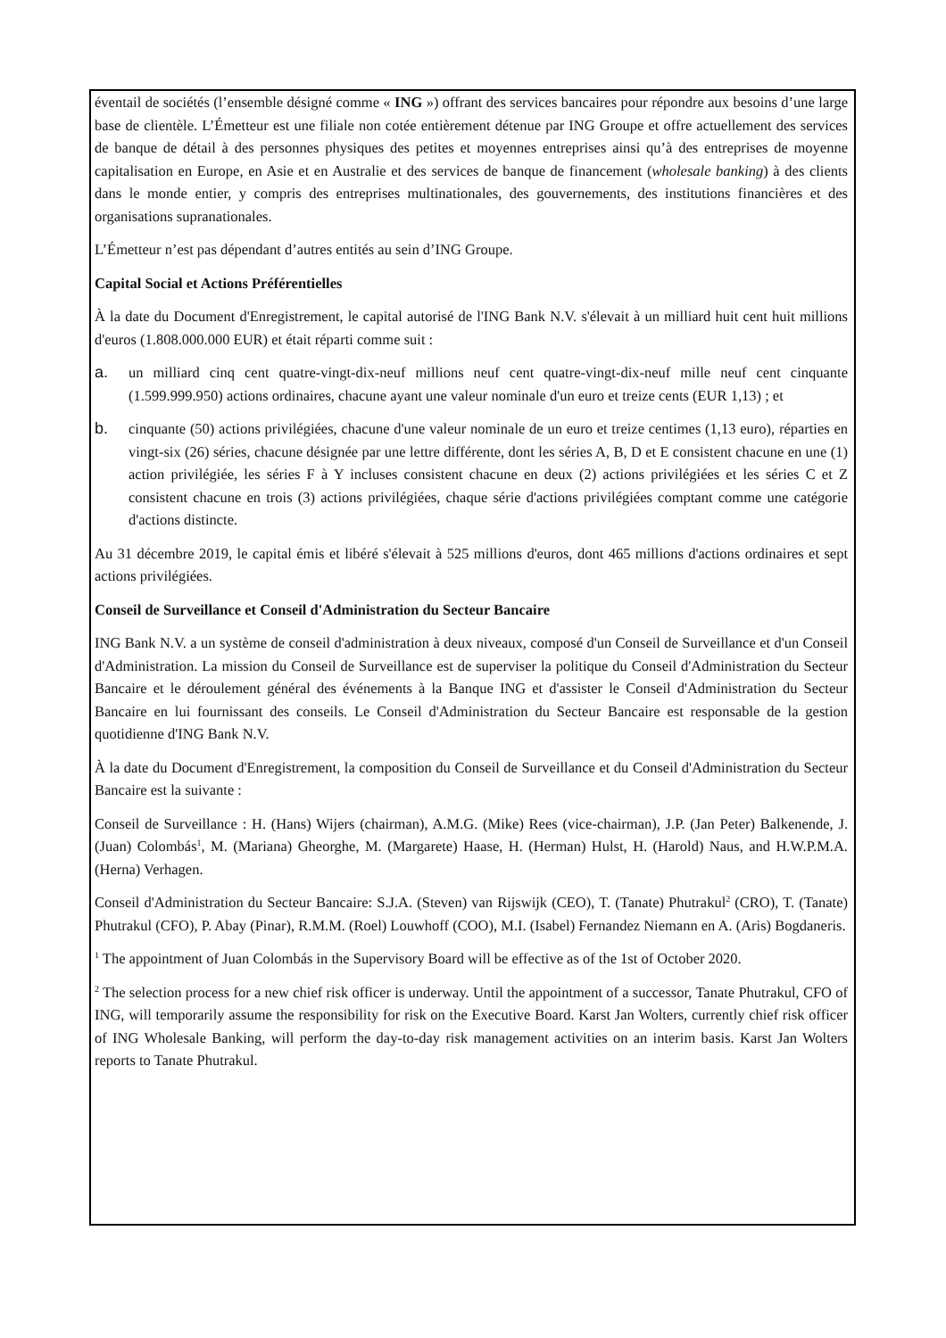éventail de sociétés (l’ensemble désigné comme « ING ») offrant des services bancaires pour répondre aux besoins d’une large base de clientèle. L’Émetteur est une filiale non cotée entièrement détenue par ING Groupe et offre actuellement des services de banque de détail à des personnes physiques des petites et moyennes entreprises ainsi qu’à des entreprises de moyenne capitalisation en Europe, en Asie et en Australie et des services de banque de financement (wholesale banking) à des clients dans le monde entier, y compris des entreprises multinationales, des gouvernements, des institutions financières et des organisations supranationales.
L’Émetteur n’est pas dépendant d’autres entités au sein d’ING Groupe.
Capital Social et Actions Préférentielles
À la date du Document d'Enregistrement, le capital autorisé de l'ING Bank N.V. s'élevait à un milliard huit cent huit millions d'euros (1.808.000.000 EUR) et était réparti comme suit :
a. un milliard cinq cent quatre-vingt-dix-neuf millions neuf cent quatre-vingt-dix-neuf mille neuf cent cinquante (1.599.999.950) actions ordinaires, chacune ayant une valeur nominale d'un euro et treize cents (EUR 1,13) ; et
b. cinquante (50) actions privilégiées, chacune d'une valeur nominale de un euro et treize centimes (1,13 euro), réparties en vingt-six (26) séries, chacune désignée par une lettre différente, dont les séries A, B, D et E consistent chacune en une (1) action privilégiée, les séries F à Y incluses consistent chacune en deux (2) actions privilégiées et les séries C et Z consistent chacune en trois (3) actions privilégiées, chaque série d'actions privilégiées comptant comme une catégorie d'actions distincte.
Au 31 décembre 2019, le capital émis et libéré s'élevait à 525 millions d'euros, dont 465 millions d'actions ordinaires et sept actions privilégiées.
Conseil de Surveillance et Conseil d'Administration du Secteur Bancaire
ING Bank N.V. a un système de conseil d'administration à deux niveaux, composé d'un Conseil de Surveillance et d'un Conseil d'Administration. La mission du Conseil de Surveillance est de superviser la politique du Conseil d'Administration du Secteur Bancaire et le déroulement général des événements à la Banque ING et d'assister le Conseil d'Administration du Secteur Bancaire en lui fournissant des conseils. Le Conseil d'Administration du Secteur Bancaire est responsable de la gestion quotidienne d'ING Bank N.V.
À la date du Document d'Enregistrement, la composition du Conseil de Surveillance et du Conseil d'Administration du Secteur Bancaire est la suivante :
Conseil de Surveillance : H. (Hans) Wijers (chairman), A.M.G. (Mike) Rees (vice-chairman), J.P. (Jan Peter) Balkenende, J. (Juan) Colombás<sup>1</sup>, M. (Mariana) Gheorghe, M. (Margarete) Haase, H. (Herman) Hulst, H. (Harold) Naus, and H.W.P.M.A. (Herna) Verhagen.
Conseil d'Administration du Secteur Bancaire: S.J.A. (Steven) van Rijswijk (CEO), T. (Tanate) Phutrakul<sup>2</sup> (CRO), T. (Tanate) Phutrakul (CFO), P. Abay (Pinar), R.M.M. (Roel) Louwhoff (COO), M.I. (Isabel) Fernandez Niemann en A. (Aris) Bogdaneris.
<sup>1</sup> The appointment of Juan Colombás in the Supervisory Board will be effective as of the 1st of October 2020.
<sup>2</sup> The selection process for a new chief risk officer is underway. Until the appointment of a successor, Tanate Phutrakul, CFO of ING, will temporarily assume the responsibility for risk on the Executive Board. Karst Jan Wolters, currently chief risk officer of ING Wholesale Banking, will perform the day-to-day risk management activities on an interim basis. Karst Jan Wolters reports to Tanate Phutrakul.